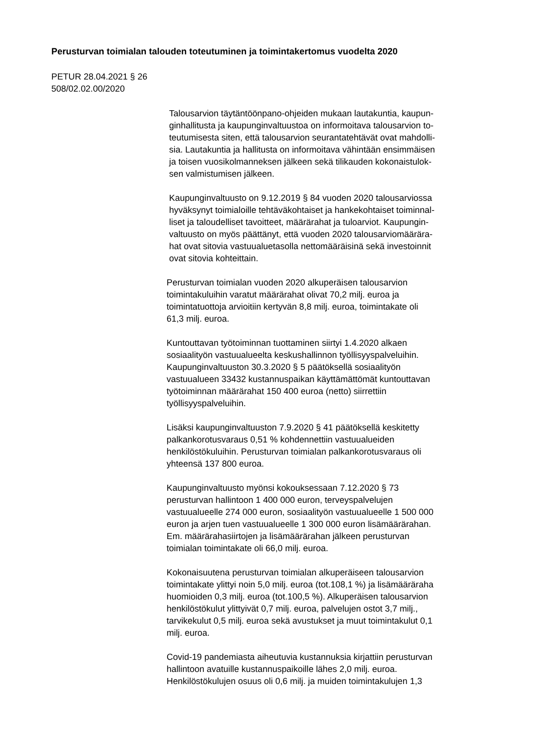Perusturvan toimialan talouden toteutuminen ja toimintakertomus vuodelta 2020
PETUR 28.04.2021 § 26
508/02.02.00/2020
Talousarvion täytäntöönpano-ohjeiden mukaan lautakuntia, kaupun-
ginhallitusta ja kaupunginvaltuustoa on informoitava talousarvion to-
teutumisesta siten, että talousarvion seurantatehtävät ovat mahdolli-
sia. Lautakuntia ja hallitusta on informoitava vähintään ensimmäisen
ja toisen vuosikolmanneksen jälkeen sekä tilikauden kokonaistulok-
sen valmistumisen jälkeen.
Kaupunginvaltuusto on 9.12.2019 § 84 vuoden 2020 talousarviossa
hyväksynyt toimialoille tehtäväkohtaiset ja hankekohtaiset toiminnal-
liset ja taloudelliset tavoitteet, määrärahat ja tuloarviot. Kaupungin-
valtuusto on myös päättänyt, että vuoden 2020 talousarviomäärära-
hat ovat sitovia vastuualuetasolla nettomääräisinä sekä investoinnit
ovat sitovia kohteittain.
Perusturvan toimialan vuoden 2020 alkuperäisen talousarvion
toimintakuluihin varatut määrärahat olivat 70,2 milj. euroa ja
toimintatuottoja arvioitiin kertyvän 8,8 milj. euroa, toimintakate oli
61,3 milj. euroa.
Kuntouttavan työtoiminnan tuottaminen siirtyi 1.4.2020 alkaen
sosiaalityön vastuualueelta keskushallinnon työllisyyspalveluihin.
Kaupunginvaltuuston 30.3.2020 § 5 päätöksellä sosiaalityön
vastuualueen 33432 kustannuspaikan käyttämättömät kuntouttavan
työtoiminnan määrärahat 150 400 euroa (netto) siirrettiin
työllisyyspalveluihin.
Lisäksi kaupunginvaltuuston 7.9.2020 § 41 päätöksellä keskitetty
palkankorotusvaraus 0,51 % kohdennettiin vastuualueiden
henkilöstökuluihin. Perusturvan toimialan palkankorotusvaraus oli
yhteensä 137 800 euroa.
Kaupunginvaltuusto myönsi kokouksessaan 7.12.2020 § 73
perusturvan hallintoon 1 400 000 euron, terveyspalvelujen
vastuualueelle 274 000 euron, sosiaalityön vastuualueelle 1 500 000
euron ja arjen tuen vastuualueelle 1 300 000 euron lisämäärärahan.
Em. määrärahasiirtojen ja lisämäärärahan jälkeen perusturvan
toimialan toimintakate oli 66,0 milj. euroa.
Kokonaisuutena perusturvan toimialan alkuperäiseen talousarvion
toimintakate ylittyi noin 5,0 milj. euroa (tot.108,1 %) ja lisämääräraha
huomioiden 0,3 milj. euroa (tot.100,5 %). Alkuperäisen talousarvion
henkilöstökulut ylittyivät 0,7 milj. euroa, palvelujen ostot 3,7 milj.,
tarvikekulut 0,5 milj. euroa sekä avustukset ja muut toimintakulut 0,1
milj. euroa.
Covid-19 pandemiasta aiheutuvia kustannuksia kirjattiin perusturvan
hallintoon avatuille kustannuspaikoille lähes 2,0 milj. euroa.
Henkilöstökulujen osuus oli 0,6 milj. ja muiden toimintakulujen 1,3